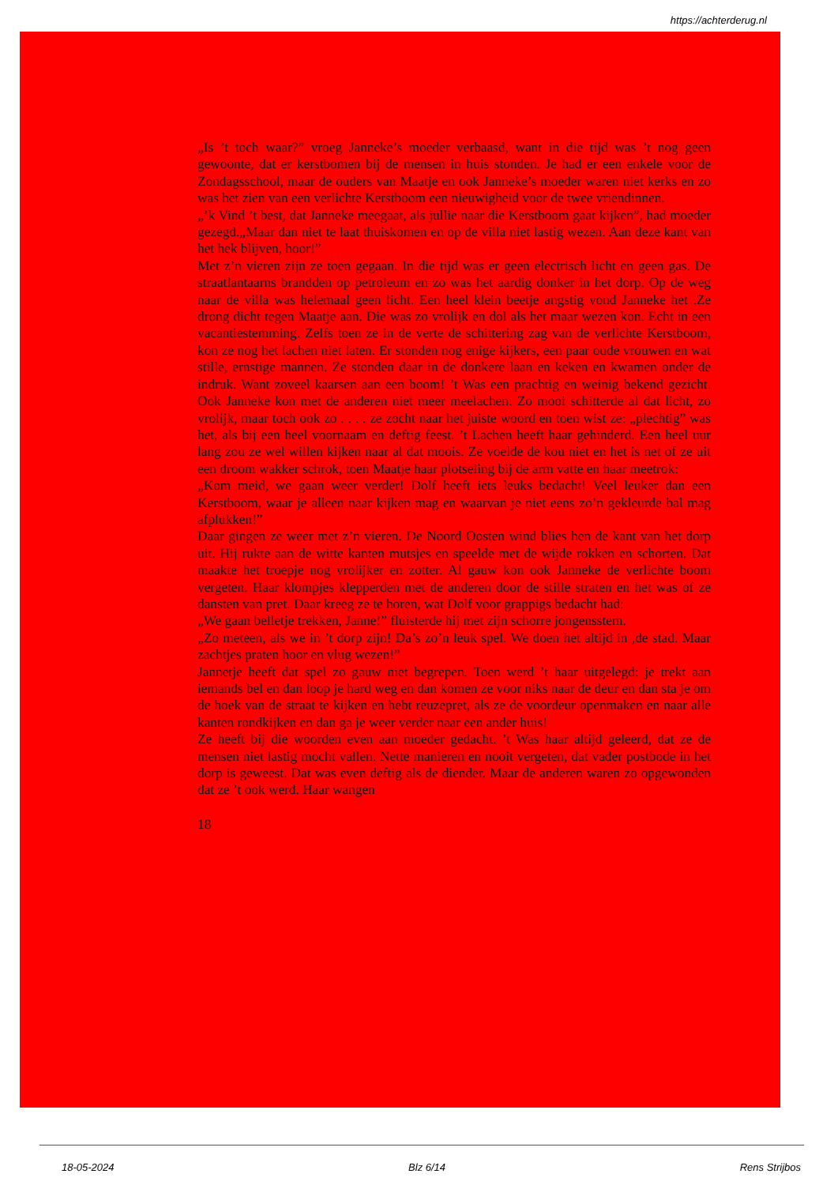https://achterderug.nl
„Is ’t toch waar?” vroeg Janneke’s moeder verbaasd, want in die tijd was ’t nog geen gewoonte, dat er kerstbomen bij de mensen in huis stonden. Je had er een enkele voor de Zondagsschool, maar de ouders van Maatje en ook Janneke’s moeder waren niet kerks en zo was het zien van een verlichte Kerstboom een nieuwigheid voor de twee vriendinnen.
„’k Vind ’t best, dat Janneke meegaat, als jullie naar die Kerstboom gaat kijken”, had moeder gezegd.„Maar dan niet te laat thuiskomen en op de villa niet lastig wezen. Aan deze kant van het hek blijven, hoor!”
Met z’n vieren zijn ze toen gegaan. In die tijd was er geen electrisch licht en geen gas. De straatlantaarns brandden op petroleum en zo was het aardig donker in het dorp. Op de weg naar de villa was helemaal geen licht. Een heel klein beetje angstig vond Janneke het .Ze drong dicht tegen Maatje aan. Die was zo vrolijk en dol als het maar wezen kon. Echt in een vacantiestemming. Zelfs toen ze in de verte de schittering zag van de verlichte Kerstboom, kon ze nog het lachen niet laten. Er stonden nog enige kijkers, een paar oude vrouwen en wat stille, ernstige mannen. Ze stonden daar in de donkere laan en keken en kwamen onder de indruk. Want zoveel kaarsen aan een boom! ’t Was een prachtig en weinig bekend gezicht. Ook Janneke kon met de anderen niet meer meelachen. Zo mooi schitterde al dat licht, zo vrolijk, maar toch ook zo . . . . ze zocht naar het juiste woord en toen wist ze: „plechtig” was het, als bij een heel voornaam en deftig feest. ’t Lachen heeft haar gehinderd. Een heel uur lang zou ze wel willen kijken naar al dat moois. Ze voelde de kou niet en het is net of ze uit een droom wakker schrok, toen Maatje haar plotseling bij de arm vatte en haar meetrok:
„Kom meid, we gaan weer verder! Dolf heeft iets leuks bedacht! Veel leuker dan een Kerstboom, waar je alleen naar kijken mag en waarvan je niet eens zo’n gekleurde bal mag afplukken!”
Daar gingen ze weer met z’n vieren. De Noord Oosten wind blies hen de kant van het dorp uit. Hij rukte aan de witte kanten mutsjes en speelde met de wijde rokken en schorten. Dat maakte het troepje nog vrolijker en zotter. Al gauw kon ook Janneke de verlichte boom vergeten. Haar klompjes klepperden met de anderen door de stille straten en het was of ze dansten van pret. Daar kreeg ze te horen, wat Dolf voor grappigs bedacht had:
„We gaan belletje trekken, Janne!” fluisterde hij met zijn schorre jongensstem.
„Zo meteen, als we in ’t dorp zijn! Da’s zo’n leuk spel. We doen het altijd in ,de stad. Maar zachtjes praten hoor en vlug wezen!”
Jannetje heeft dat spel zo gauw niet begrepen. Toen werd ’t haar uitgelegd: je trekt aan iemands bel en dan loop je hard weg en dan komen ze voor niks naar de deur en dan sta je om de hoek van de straat te kijken en hebt reuzepret, als ze de voordeur openmaken en naar alle kanten rondkijken en dan ga je weer verder naar een ander huis!
Ze heeft bij die woorden even aan moeder gedacht. ’t Was haar altijd geleerd, dat ze de mensen niet lastig mocht vallen. Nette manieren en nooit vergeten, dat vader postbode in het dorp is geweest. Dat was even deftig als de diender. Maar de anderen waren zo opgewonden dat ze ’t ook werd. Haar wangen
18
18-05-2024 Blz 6/14 Rens Strijbos